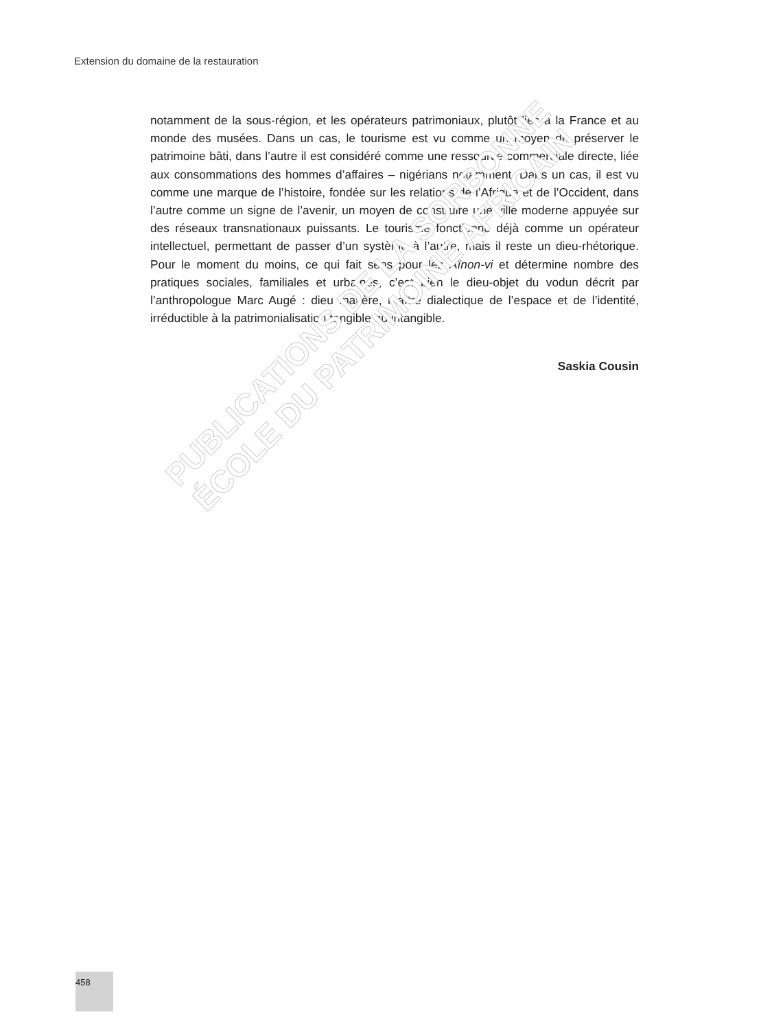Extension du domaine de la restauration
notamment de la sous-région, et les opérateurs patrimoniaux, plutôt liés à la France et au monde des musées. Dans un cas, le tourisme est vu comme un moyen de pré­server le patrimoine bâti, dans l’autre il est considéré comme une ressource commer­ciale directe, liée aux consommations des hommes d’affaires – nigérians notamment. Dans un cas, il est vu comme une marque de l’histoire, fondée sur les relations de l’Afrique et de l’Occident, dans l’autre comme un signe de l’avenir, un moyen de construire une ville moderne appuyée sur des réseaux transnationaux puissants. Le tourisme fonctionne déjà comme un opérateur intellectuel, permettant de passer d’un système à l’autre, mais il reste un dieu-rhétorique. Pour le moment du moins, ce qui fait sens pour les Aïnon-vi et détermine nombre des pratiques sociales, familiales et urbaines, c’est bien le dieu-objet du vodun décrit par l’anthropologue Marc Augé : dieu matière, maître dialectique de l’espace et de l’identité, irréductible à la patrimonialisa­tion tangible ou intangible.
Saskia Cousin
PUBLICATIONS DE LA SORBONNE
ÉCOLE DU PATRIMOINE AFRICAIN
458